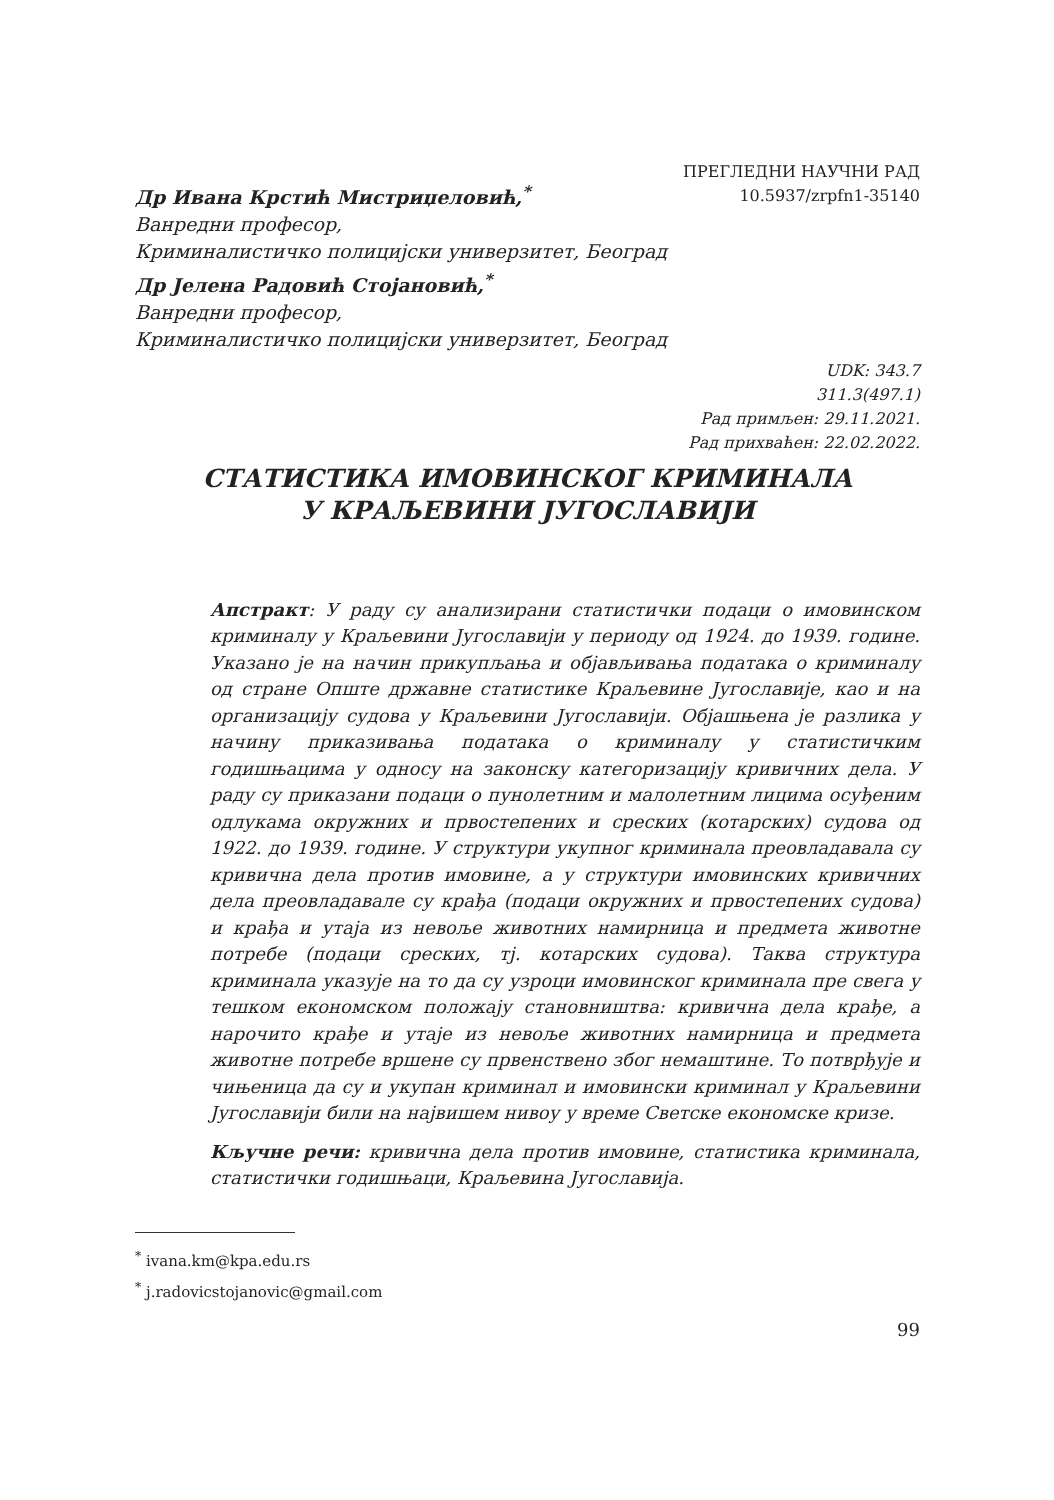Др Ивана Крстић Мистриџеловић,<sup>*</sup>
Ванредни професор,
Криминалистичко полицијски универзитет, Београд
Др Јелена Радовић Стојановић,<sup>*</sup>
Ванредни професор,
Криминалистичко полицијски универзитет, Београд
ПРЕГЛЕДНИ НАУЧНИ РАД
10.5937/zrpfn1-35140
UDK: 343.7
311.3(497.1)
Рад примљен: 29.11.2021.
Рад прихваћен: 22.02.2022.
СТАТИСТИКА ИМОВИНСКОГ КРИМИНАЛА
У КРАЉЕВИНИ ЈУГОСЛАВИЈИ
Апстракт: У раду су анализирани статистички подаци о имовинском криминалу у Краљевини Југославији у периоду од 1924. до 1939. године. Указано је на начин прикупљања и објављивања података о криминалу од стране Опште државне статистике Краљевине Југославије, као и на организацију судова у Краљевини Југославији. Објашњена је разлика у начину приказивања података о криминалу у статистичким годишњацима у односу на законску категоризацију кривичних дела. У раду су приказани подаци о пунолетним и малолетним лицима осуђеним одлукама окружних и првостепених и среских (котарских) судова од 1922. до 1939. године. У структури укупног криминала преовладавала су кривична дела против имовине, а у структури имовинских кривичних дела преовладавале су крађа (подаци окружних и првостепених судова) и крађа и утаја из невоље животних намирница и предмета животне потребе (подаци среских, тј. котарских судова). Таква структура криминала указује на то да су узроци имовинског криминала пре свега у тешком економском положају становништва: кривична дела крађе, а нарочито крађе и утаје из невоље животних намирница и предмета животне потребе вршене су првенствено због немаштине. То потврђује и чињеница да су и укупан криминал и имовински криминал у Краљевини Југославији били на највишем нивоу у време Светске економске кризе.
Кључне речи: кривична дела против имовине, статистика криминала, статистички годишњаци, Краљевина Југославија.
<sup>*</sup> ivana.km@kpa.edu.rs
<sup>*</sup> j.radovicstojanovic@gmail.com
99